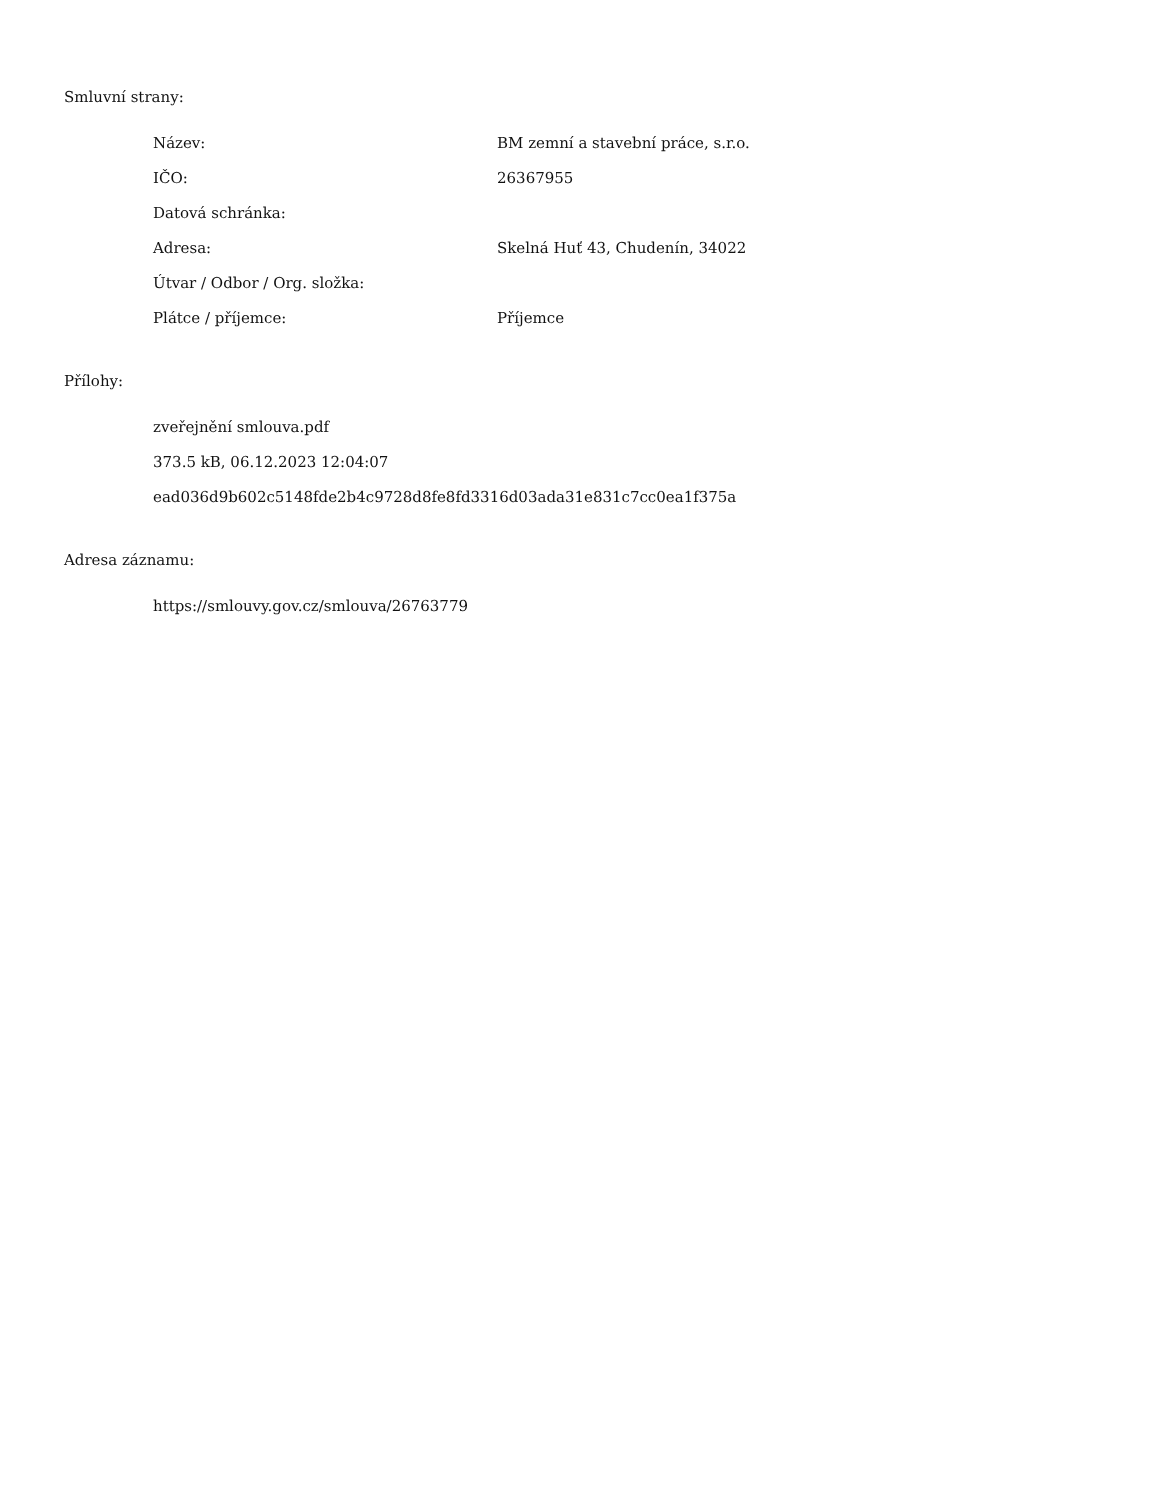Smluvní strany:
| Název: | BM zemní a stavební práce, s.r.o. |
| IČO: | 26367955 |
| Datová schránka: | |
| Adresa: | Skelná Huť 43, Chudenín, 34022 |
| Útvar / Odbor / Org. složka: | |
| Plátce / příjemce: | Příjemce |
Přílohy:
zveřejnění smlouva.pdf
373.5 kB, 06.12.2023 12:04:07
ead036d9b602c5148fde2b4c9728d8fe8fd3316d03ada31e831c7cc0ea1f375a
Adresa záznamu:
https://smlouvy.gov.cz/smlouva/26763779